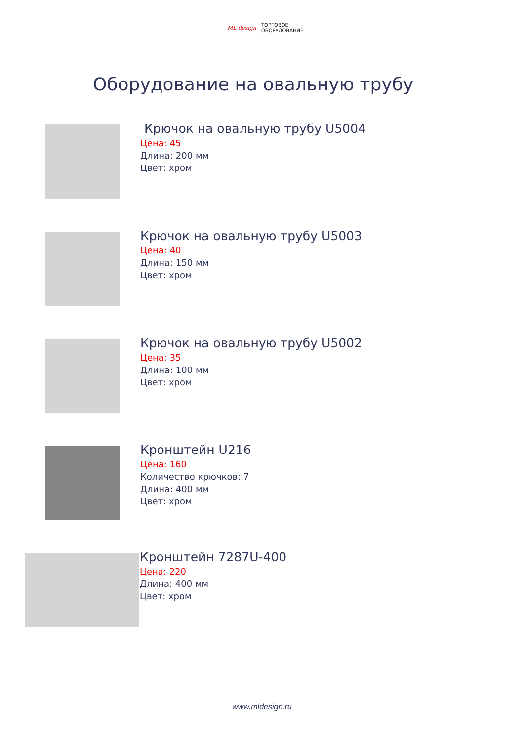ML design ТОРГОВОЕ
ОБОРУДОВАНИЕ
Оборудование на овальную трубу
Крючок на овальную трубу U5004
Цена: 45
Длина: 200 мм
Цвет: хром
Крючок на овальную трубу U5003
Цена: 40
Длина: 150 мм
Цвет: хром
Крючок на овальную трубу U5002
Цена: 35
Длина: 100 мм
Цвет: хром
Кронштейн U216
Цена: 160
Количество крючков: 7
Длина: 400 мм
Цвет: хром
Кронштейн 7287U-400
Цена: 220
Длина: 400 мм
Цвет: хром
www.mldesign.ru